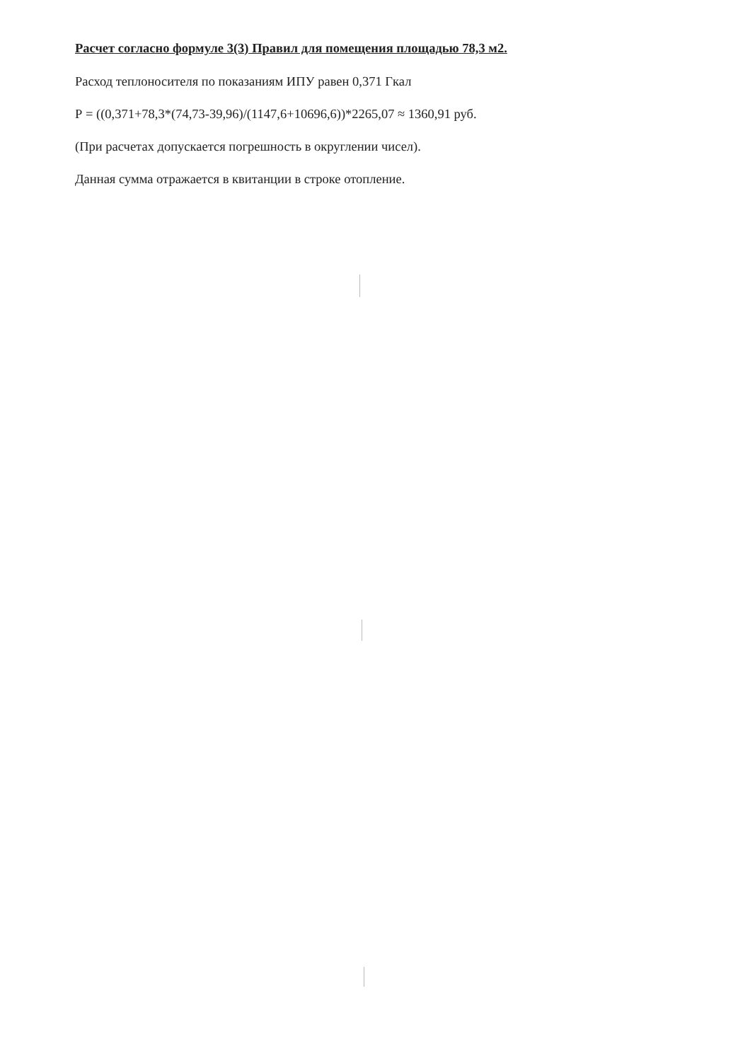Расчет согласно формуле 3(3) Правил для помещения площадью 78,3 м2.
Расход теплоносителя по показаниям ИПУ равен 0,371 Гкал
Р = ((0,371+78,3*(74,73-39,96)/(1147,6+10696,6))*2265,07 ≈ 1360,91 руб.
(При расчетах допускается погрешность в округлении чисел).
Данная сумма отражается в квитанции в строке отопление.